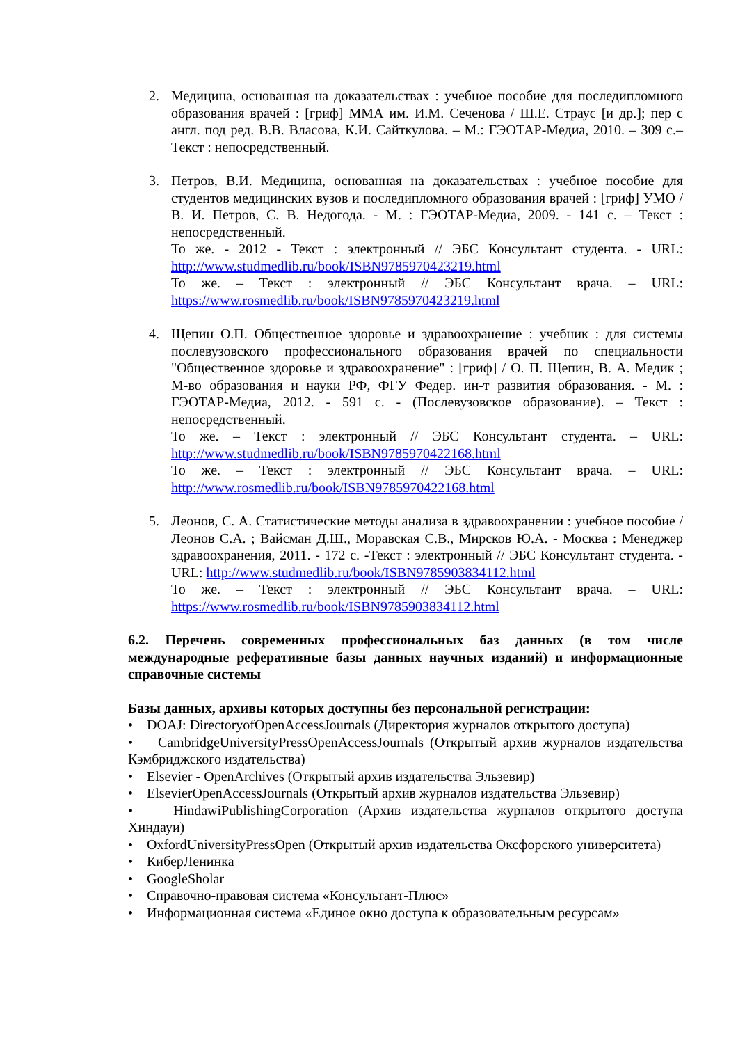2. Медицина, основанная на доказательствах : учебное пособие для последипломного образования врачей : [гриф] ММА им. И.М. Сеченова / Ш.Е. Страус [и др.]; пер с англ. под ред. В.В. Власова, К.И. Сайткулова. – М.: ГЭОТАР-Медиа, 2010. – 309 с.– Текст : непосредственный.
3. Петров, В.И. Медицина, основанная на доказательствах : учебное пособие для студентов медицинских вузов и последипломного образования врачей : [гриф] УМО / В. И. Петров, С. В. Недогода. - М. : ГЭОТАР-Медиа, 2009. - 141 с. – Текст : непосредственный.
То же. - 2012 - Текст : электронный // ЭБС Консультант студента. - URL: http://www.studmedlib.ru/book/ISBN9785970423219.html
То же. – Текст : электронный // ЭБС Консультант врача. – URL: https://www.rosmedlib.ru/book/ISBN9785970423219.html
4. Щепин О.П. Общественное здоровье и здравоохранение : учебник : для системы послевузовского профессионального образования врачей по специальности "Общественное здоровье и здравоохранение" : [гриф] / О. П. Щепин, В. А. Медик ; М-во образования и науки РФ, ФГУ Федер. ин-т развития образования. - М. : ГЭОТАР-Медиа, 2012. - 591 с. - (Послевузовское образование). – Текст : непосредственный.
То же. – Текст : электронный // ЭБС Консультант студента. – URL: http://www.studmedlib.ru/book/ISBN9785970422168.html
То же. – Текст : электронный // ЭБС Консультант врача. – URL: http://www.rosmedlib.ru/book/ISBN9785970422168.html
5. Леонов, С. А. Статистические методы анализа в здравоохранении : учебное пособие / Леонов С.А. ; Вайсман Д.Ш., Моравская С.В., Мирсков Ю.А. - Москва : Менеджер здравоохранения, 2011. - 172 с. -Текст : электронный // ЭБС Консультант студента. - URL: http://www.studmedlib.ru/book/ISBN9785903834112.html
То же. – Текст : электронный // ЭБС Консультант врача. – URL: https://www.rosmedlib.ru/book/ISBN9785903834112.html
6.2. Перечень современных профессиональных баз данных (в том числе международные реферативные базы данных научных изданий) и информационные справочные системы
Базы данных, архивы которых доступны без персональной регистрации:
• DOAJ: DirectoryofOpenAccessJournals (Директория журналов открытого доступа)
• CambridgeUniversityPressOpenAccessJournals (Открытый архив журналов издательства Кэмбриджского издательства)
• Elsevier - OpenArchives (Открытый архив издательства Эльзевир)
• ElsevierOpenAccessJournals (Открытый архив журналов издательства Эльзевир)
• HindawiPublishingCorporation (Архив издательства журналов открытого доступа Хиндауи)
• OxfordUniversityPressOpen (Открытый архив издательства Оксфорского университета)
• КиберЛенинка
• GoogleSholar
• Справочно-правовая система «Консультант-Плюс»
• Информационная система «Единое окно доступа к образовательным ресурсам»